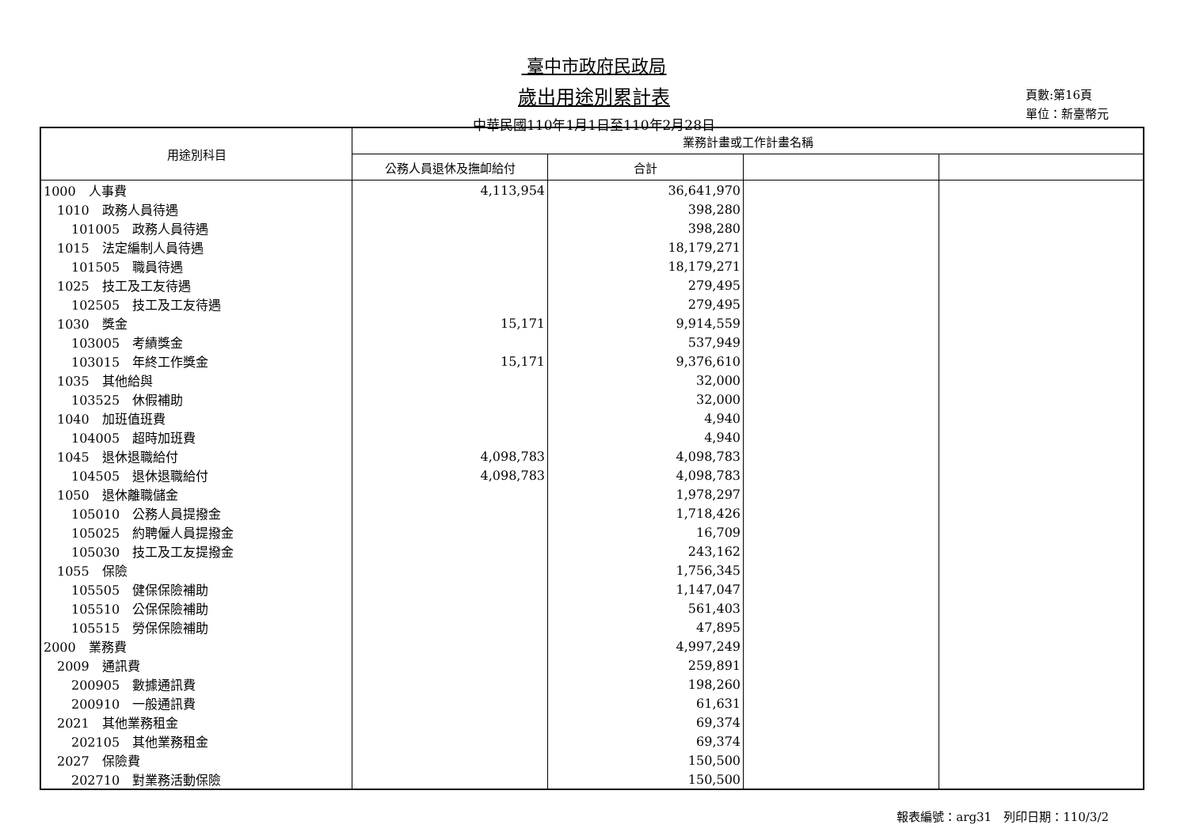臺中市政府民政局
歲出用途別累計表
中華民國110年1月1日至110年2月28日
頁數:第16頁
單位：新臺幣元
| 用途別科目 | 業務計畫或工作計畫名稱 | | | |
| --- | --- | --- | --- | --- |
| | 公務人員退休及撫卹給付 | 合計 | | |
| 1000 人事費 | 4,113,954 | 36,641,970 | | |
| 1010 政務人員待遇 | | 398,280 | | |
| 101005 政務人員待遇 | | 398,280 | | |
| 1015 法定編制人員待遇 | | 18,179,271 | | |
| 101505 職員待遇 | | 18,179,271 | | |
| 1025 技工及工友待遇 | | 279,495 | | |
| 102505 技工及工友待遇 | | 279,495 | | |
| 1030 獎金 | 15,171 | 9,914,559 | | |
| 103005 考績獎金 | | 537,949 | | |
| 103015 年終工作獎金 | 15,171 | 9,376,610 | | |
| 1035 其他給與 | | 32,000 | | |
| 103525 休假補助 | | 32,000 | | |
| 1040 加班值班費 | | 4,940 | | |
| 104005 超時加班費 | | 4,940 | | |
| 1045 退休退職給付 | 4,098,783 | 4,098,783 | | |
| 104505 退休退職給付 | 4,098,783 | 4,098,783 | | |
| 1050 退休離職儲金 | | 1,978,297 | | |
| 105010 公務人員提撥金 | | 1,718,426 | | |
| 105025 約聘僱人員提撥金 | | 16,709 | | |
| 105030 技工及工友提撥金 | | 243,162 | | |
| 1055 保險 | | 1,756,345 | | |
| 105505 健保保險補助 | | 1,147,047 | | |
| 105510 公保保險補助 | | 561,403 | | |
| 105515 勞保保險補助 | | 47,895 | | |
| 2000 業務費 | | 4,997,249 | | |
| 2009 通訊費 | | 259,891 | | |
| 200905 數據通訊費 | | 198,260 | | |
| 200910 一般通訊費 | | 61,631 | | |
| 2021 其他業務租金 | | 69,374 | | |
| 202105 其他業務租金 | | 69,374 | | |
| 2027 保險費 | | 150,500 | | |
| 202710 對業務活動保險 | | 150,500 | | |
報表編號：arg31　列印日期：110/3/2